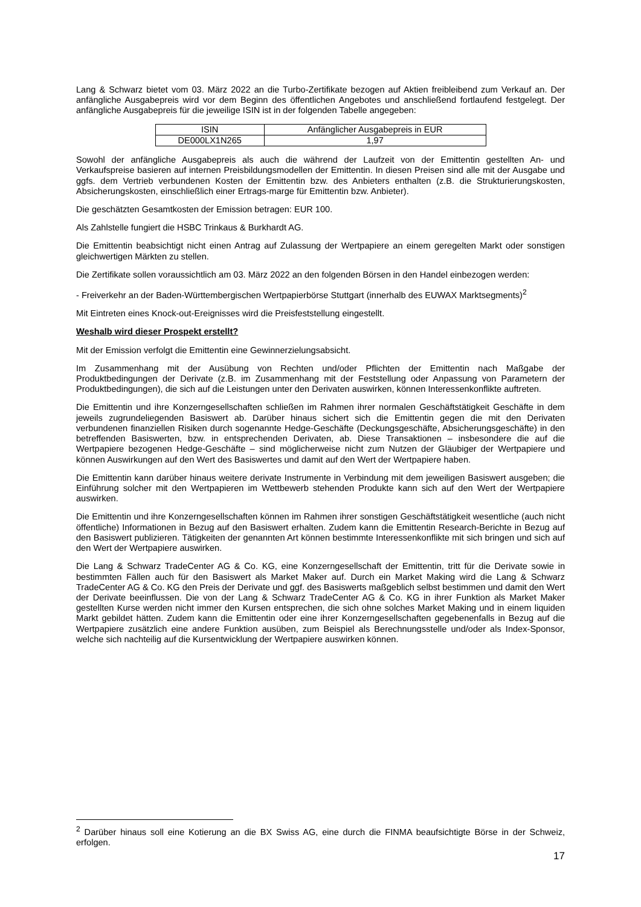Lang & Schwarz bietet vom 03. März 2022 an die Turbo-Zertifikate bezogen auf Aktien freibleibend zum Verkauf an. Der anfängliche Ausgabepreis wird vor dem Beginn des öffentlichen Angebotes und anschließend fortlaufend festgelegt. Der anfängliche Ausgabepreis für die jeweilige ISIN ist in der folgenden Tabelle angegeben:
| ISIN | Anfänglicher Ausgabepreis in EUR |
| DE000LX1N265 | 1,97 |
Sowohl der anfängliche Ausgabepreis als auch die während der Laufzeit von der Emittentin gestellten An- und Verkaufspreise basieren auf internen Preisbildungsmodellen der Emittentin. In diesen Preisen sind alle mit der Ausgabe und ggfs. dem Vertrieb verbundenen Kosten der Emittentin bzw. des Anbieters enthalten (z.B. die Strukturierungskosten, Absicherungskosten, einschließlich einer Ertrags-marge für Emittentin bzw. Anbieter).
Die geschätzten Gesamtkosten der Emission betragen: EUR 100.
Als Zahlstelle fungiert die HSBC Trinkaus & Burkhardt AG.
Die Emittentin beabsichtigt nicht einen Antrag auf Zulassung der Wertpapiere an einem geregelten Markt oder sonstigen gleichwertigen Märkten zu stellen.
Die Zertifikate sollen voraussichtlich am 03. März 2022 an den folgenden Börsen in den Handel einbezogen werden:
- Freiverkehr an der Baden-Württembergischen Wertpapierbörse Stuttgart (innerhalb des EUWAX Marktsegments)<sup>2</sup>
Mit Eintreten eines Knock-out-Ereignisses wird die Preisfeststellung eingestellt.
Weshalb wird dieser Prospekt erstellt?
Mit der Emission verfolgt die Emittentin eine Gewinnerzielungsabsicht.
Im Zusammenhang mit der Ausübung von Rechten und/oder Pflichten der Emittentin nach Maßgabe der Produktbedingungen der Derivate (z.B. im Zusammenhang mit der Feststellung oder Anpassung von Parametern der Produktbedingungen), die sich auf die Leistungen unter den Derivaten auswirken, können Interessenkonflikte auftreten.
Die Emittentin und ihre Konzerngesellschaften schließen im Rahmen ihrer normalen Geschäftstätigkeit Geschäfte in dem jeweils zugrundeliegenden Basiswert ab. Darüber hinaus sichert sich die Emittentin gegen die mit den Derivaten verbundenen finanziellen Risiken durch sogenannte Hedge-Geschäfte (Deckungsgeschäfte, Absicherungsgeschäfte) in den betreffenden Basiswerten, bzw. in entsprechenden Derivaten, ab. Diese Transaktionen – insbesondere die auf die Wertpapiere bezogenen Hedge-Geschäfte – sind möglicherweise nicht zum Nutzen der Gläubiger der Wertpapiere und können Auswirkungen auf den Wert des Basiswertes und damit auf den Wert der Wertpapiere haben.
Die Emittentin kann darüber hinaus weitere derivate Instrumente in Verbindung mit dem jeweiligen Basiswert ausgeben; die Einführung solcher mit den Wertpapieren im Wettbewerb stehenden Produkte kann sich auf den Wert der Wertpapiere auswirken.
Die Emittentin und ihre Konzerngesellschaften können im Rahmen ihrer sonstigen Geschäftstätigkeit wesentliche (auch nicht öffentliche) Informationen in Bezug auf den Basiswert erhalten. Zudem kann die Emittentin Research-Berichte in Bezug auf den Basiswert publizieren. Tätigkeiten der genannten Art können bestimmte Interessenkonflikte mit sich bringen und sich auf den Wert der Wertpapiere auswirken.
Die Lang & Schwarz TradeCenter AG & Co. KG, eine Konzerngesellschaft der Emittentin, tritt für die Derivate sowie in bestimmten Fällen auch für den Basiswert als Market Maker auf. Durch ein Market Making wird die Lang & Schwarz TradeCenter AG & Co. KG den Preis der Derivate und ggf. des Basiswerts maßgeblich selbst bestimmen und damit den Wert der Derivate beeinflussen. Die von der Lang & Schwarz TradeCenter AG & Co. KG in ihrer Funktion als Market Maker gestellten Kurse werden nicht immer den Kursen entsprechen, die sich ohne solches Market Making und in einem liquiden Markt gebildet hätten. Zudem kann die Emittentin oder eine ihrer Konzerngesellschaften gegebenenfalls in Bezug auf die Wertpapiere zusätzlich eine andere Funktion ausüben, zum Beispiel als Berechnungsstelle und/oder als Index-Sponsor, welche sich nachteilig auf die Kursentwicklung der Wertpapiere auswirken können.
<sup>2</sup> Darüber hinaus soll eine Kotierung an die BX Swiss AG, eine durch die FINMA beaufsichtigte Börse in der Schweiz, erfolgen.
17